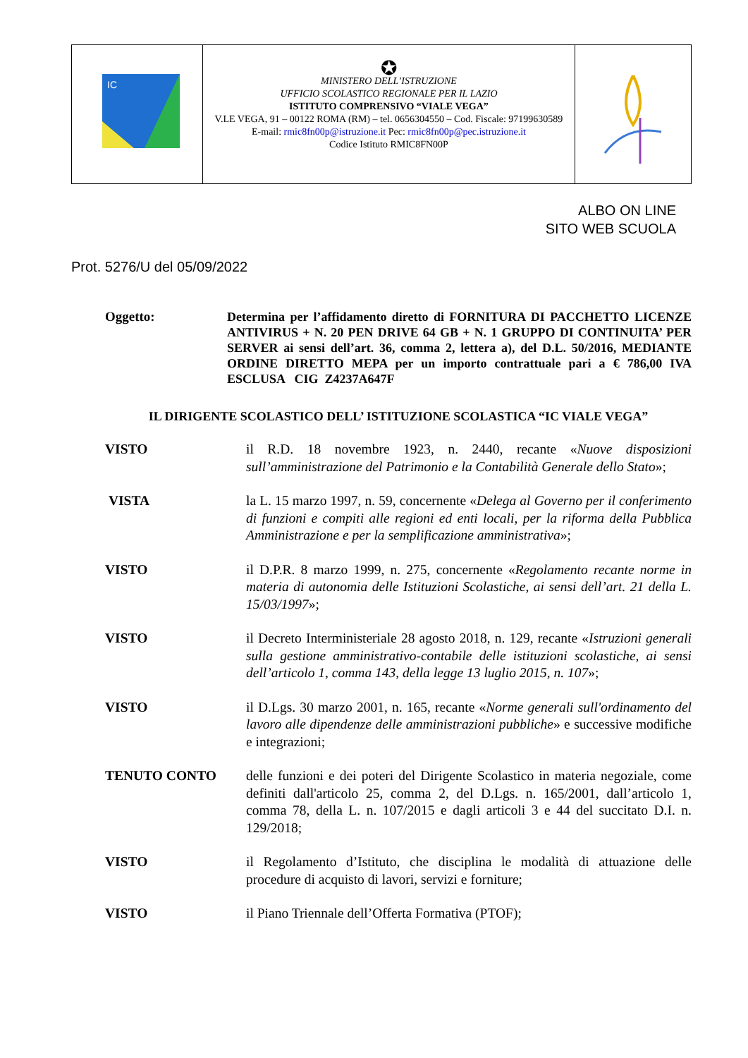IC
✪
MINISTERO DELL’ISTRUZIONE
UFFICIO SCOLASTICO REGIONALE PER IL LAZIO
ISTITUTO COMPRENSIVO “VIALE VEGA”
V.LE VEGA, 91 – 00122 ROMA (RM) – tel. 0656304550 – Cod. Fiscale: 97199630589
E-mail: rmic8fn00p@istruzione.it Pec: rmic8fn00p@pec.istruzione.it
Codice Istituto RMIC8FN00P
ALBO ON LINE
SITO WEB SCUOLA
Prot. 5276/U del 05/09/2022
Oggetto: Determina per l’affidamento diretto di FORNITURA DI PACCHETTO LICENZE ANTIVIRUS + N. 20 PEN DRIVE 64 GB + N. 1 GRUPPO DI CONTINUITA’ PER SERVER ai sensi dell’art. 36, comma 2, lettera a), del D.L. 50/2016, MEDIANTE ORDINE DIRETTO MEPA per un importo contrattuale pari a € 786,00 IVA ESCLUSA CIG Z4237A647F
IL DIRIGENTE SCOLASTICO DELL’ ISTITUZIONE SCOLASTICA “IC VIALE VEGA”
VISTO il R.D. 18 novembre 1923, n. 2440, recante «Nuove disposizioni sull’amministrazione del Patrimonio e la Contabilità Generale dello Stato»;
VISTA la L. 15 marzo 1997, n. 59, concernente «Delega al Governo per il conferimento di funzioni e compiti alle regioni ed enti locali, per la riforma della Pubblica Amministrazione e per la semplificazione amministrativa»;
VISTO il D.P.R. 8 marzo 1999, n. 275, concernente «Regolamento recante norme in materia di autonomia delle Istituzioni Scolastiche, ai sensi dell’art. 21 della L. 15/03/1997»;
VISTO il Decreto Interministeriale 28 agosto 2018, n. 129, recante «Istruzioni generali sulla gestione amministrativo-contabile delle istituzioni scolastiche, ai sensi dell’articolo 1, comma 143, della legge 13 luglio 2015, n. 107»;
VISTO il D.Lgs. 30 marzo 2001, n. 165, recante «Norme generali sull'ordinamento del lavoro alle dipendenze delle amministrazioni pubbliche» e successive modifiche e integrazioni;
TENUTO CONTO delle funzioni e dei poteri del Dirigente Scolastico in materia negoziale, come definiti dall'articolo 25, comma 2, del D.Lgs. n. 165/2001, dall’articolo 1, comma 78, della L. n. 107/2015 e dagli articoli 3 e 44 del succitato D.I. n. 129/2018;
VISTO il Regolamento d’Istituto, che disciplina le modalità di attuazione delle procedure di acquisto di lavori, servizi e forniture;
VISTO il Piano Triennale dell’Offerta Formativa (PTOF);